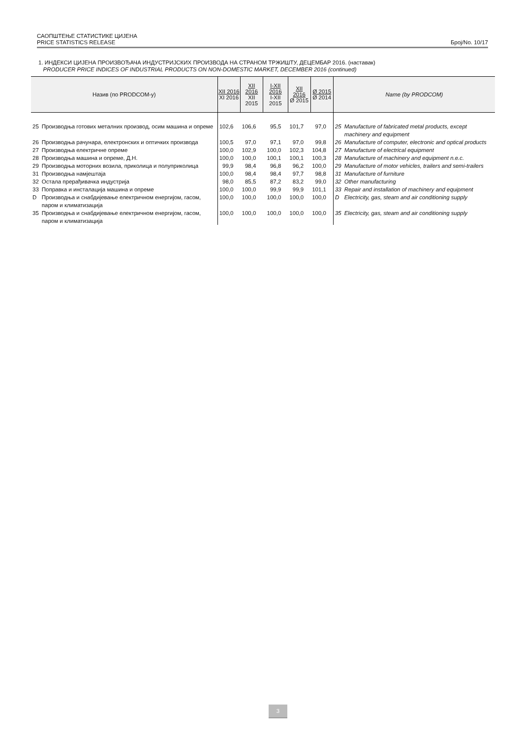САОПШТЕЊЕ СТАТИСТИКЕ ЦИЈЕНА
PRICE STATISTICS RELEASE Број/No. 10/17
1. ИНДЕКСИ ЦИЈЕНА ПРОИЗВОЂАЧА ИНДУСТРИЈСКИХ ПРОИЗВОДА НА СТРАНОМ ТРЖИШТУ, ДЕЦЕМБАР 2016. (наставак)
PRODUCER PRICE INDICES OF INDUSTRIAL PRODUCTS ON NON-DOMESTIC MARKET, DECEMBER 2016 (continued)
| Назив (по PRODCOM-у) | | XII 2016 XI 2016 | XII 2016 XII 2015 | I-XII 2016 I-XII 2015 | XII 2016 Ø 2015 | Ø 2015 Ø 2014 | Name (by PRODCOM) | |
| --- | --- | --- | --- | --- | --- | --- | --- | --- |
| 25 | Производња готових металних производ, осим машина и опреме | 102,6 | 106,6 | 95,5 | 101,7 | 97,0 | 25 | Manufacture of fabricated metal products, except machinery and equipment |
| 26 | Производња рачунара, електронских и оптичких производа | 100,5 | 97,0 | 97,1 | 97,0 | 99,8 | 26 | Manufacture of computer, electronic and optical products |
| 27 | Производња електричне опреме | 100,0 | 102,9 | 100,0 | 102,3 | 104,8 | 27 | Manufacture of electrical equipment |
| 28 | Производња машина и опреме, Д.Н. | 100,0 | 100,0 | 100,1 | 100,1 | 100,3 | 28 | Manufacture of machinery and equipment n.e.c. |
| 29 | Производња моторних возила, приколица и полуприколица | 99,9 | 98,4 | 96,8 | 96,2 | 100,0 | 29 | Manufacture of motor vehicles, trailers and semi-trailers |
| 31 | Производња намјештаја | 100,0 | 98,4 | 98,4 | 97,7 | 98,8 | 31 | Manufacture of furniture |
| 32 | Остала прерађивачка индустрија | 98,0 | 85,5 | 87,2 | 83,2 | 99,0 | 32 | Other manufacturing |
| 33 | Поправка и инсталација машина и опреме | 100,0 | 100,0 | 99,9 | 99,9 | 101,1 | 33 | Repair and installation of machinery and equipment |
| D | Производња и снабдијевање електричном енергијом, гасом, паром и климатизација | 100,0 | 100,0 | 100,0 | 100,0 | 100,0 | D | Electricity, gas, steam and air conditioning supply |
| 35 | Производња и снабдијевање електричном енергијом, гасом, паром и климатизација | 100,0 | 100,0 | 100,0 | 100,0 | 100,0 | 35 | Electricity, gas, steam and air conditioning supply |
3